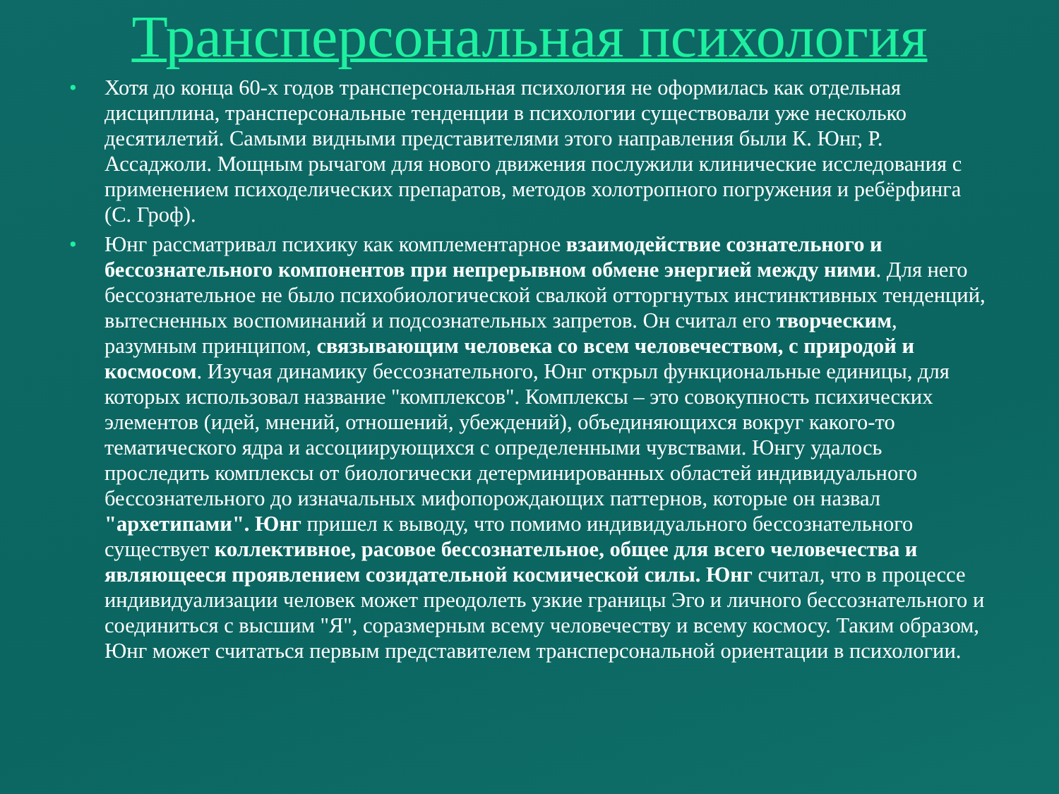Трансперсональная психология
• Хотя до конца 60-х годов трансперсональная психология не оформилась как отдельная дисциплина, трансперсональные тенденции в психологии существовали уже несколько десятилетий. Самыми видными представителями этого направления были К. Юнг, Р. Ассаджоли. Мощным рычагом для нового движения послужили клинические исследования с применением психоделических препаратов, методов холотропного погружения и ребёрфинга (С. Гроф).
• Юнг рассматривал психику как комплементарное взаимодействие сознательного и бессознательного компонентов при непрерывном обмене энергией между ними. Для него бессознательное не было психобиологической свалкой отторгнутых инстинктивных тенденций, вытесненных воспоминаний и подсознательных запретов. Он считал его творческим, разумным принципом, связывающим человека со всем человечеством, с природой и космосом. Изучая динамику бессознательного, Юнг открыл функциональные единицы, для которых использовал название "комплексов". Комплексы – это совокупность психических элементов (идей, мнений, отношений, убеждений), объединяющихся вокруг какого-то тематического ядра и ассоциирующихся с определенными чувствами. Юнгу удалось проследить комплексы от биологически детерминированных областей индивидуального бессознательного до изначальных мифопорождающих паттернов, которые он назвал "архетипами". Юнг пришел к выводу, что помимо индивидуального бессознательного существует коллективное, расовое бессознательное, общее для всего человечества и являющееся проявлением созидательной космической силы. Юнг считал, что в процессе индивидуализации человек может преодолеть узкие границы Эго и личного бессознательного и соединиться с высшим "Я", соразмерным всему человечеству и всему космосу. Таким образом, Юнг может считаться первым представителем трансперсональной ориентации в психологии.